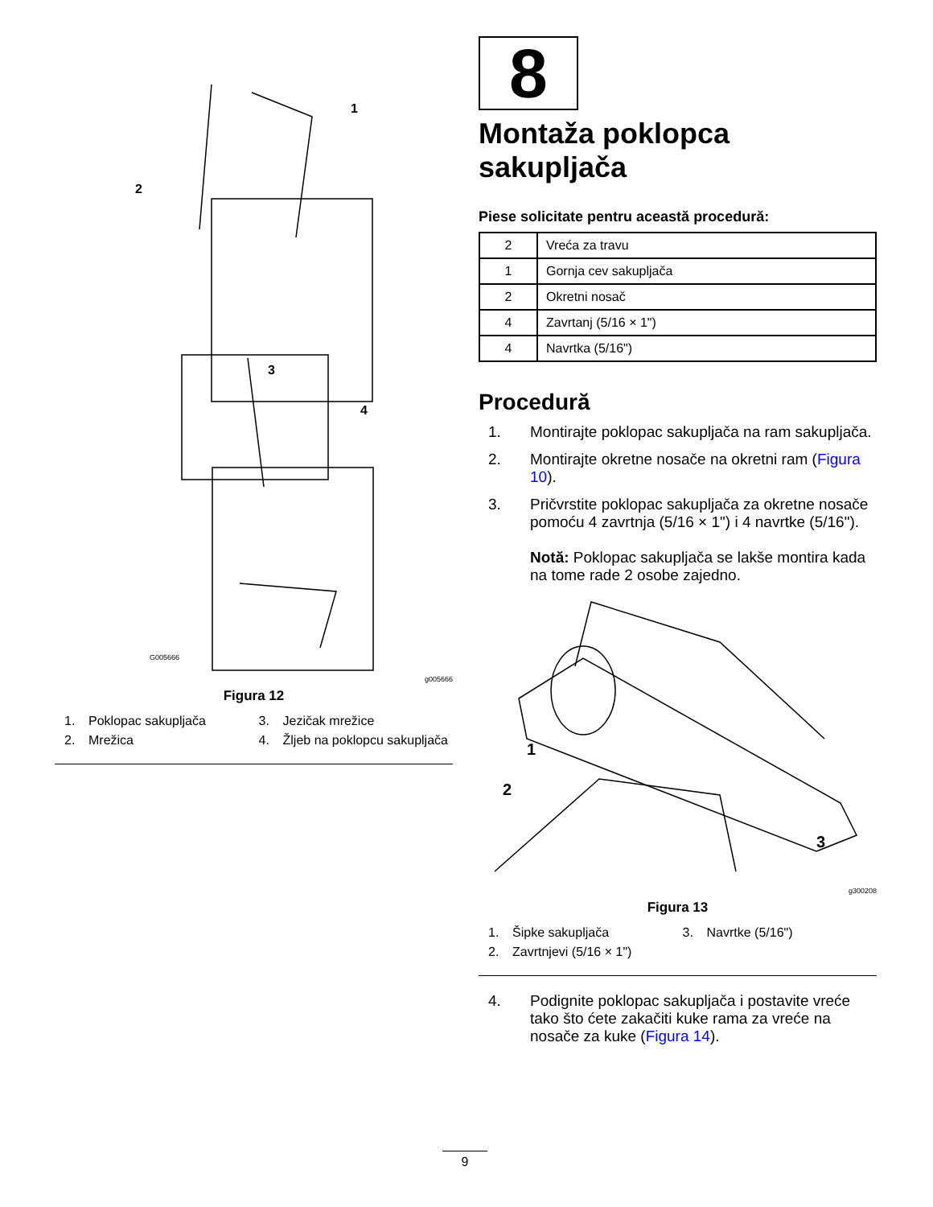1
2
3
4
G005666
g005666
Figura 12
1. Poklopac sakupljača
3. Jezičak mrežice
2. Mrežica
4. Žljeb na poklopcu sakupljača
8
Montaža poklopca sakupljača
Piese solicitate pentru această procedură:
| 2 | Vreća za travu |
| 1 | Gornja cev sakupljača |
| 2 | Okretni nosač |
| 4 | Zavrtanj (5/16 × 1") |
| 4 | Navrtka (5/16") |
Procedură
1. Montirajte poklopac sakupljača na ram sakupljača.
2. Montirajte okretne nosače na okretni ram (Figura 10).
3. Pričvrstite poklopac sakupljača za okretne nosače pomoću 4 zavrtnja (5/16 × 1") i 4 navrtke (5/16").
Notă: Poklopac sakupljača se lakše montira kada na tome rade 2 osobe zajedno.
1
2
3
g300208
Figura 13
1. Šipke sakupljača
3. Navrtke (5/16")
2. Zavrtnjevi (5/16 × 1")
4. Podignite poklopac sakupljača i postavite vreće tako što ćete zakačiti kuke rama za vreće na nosače za kuke (Figura 14).
9